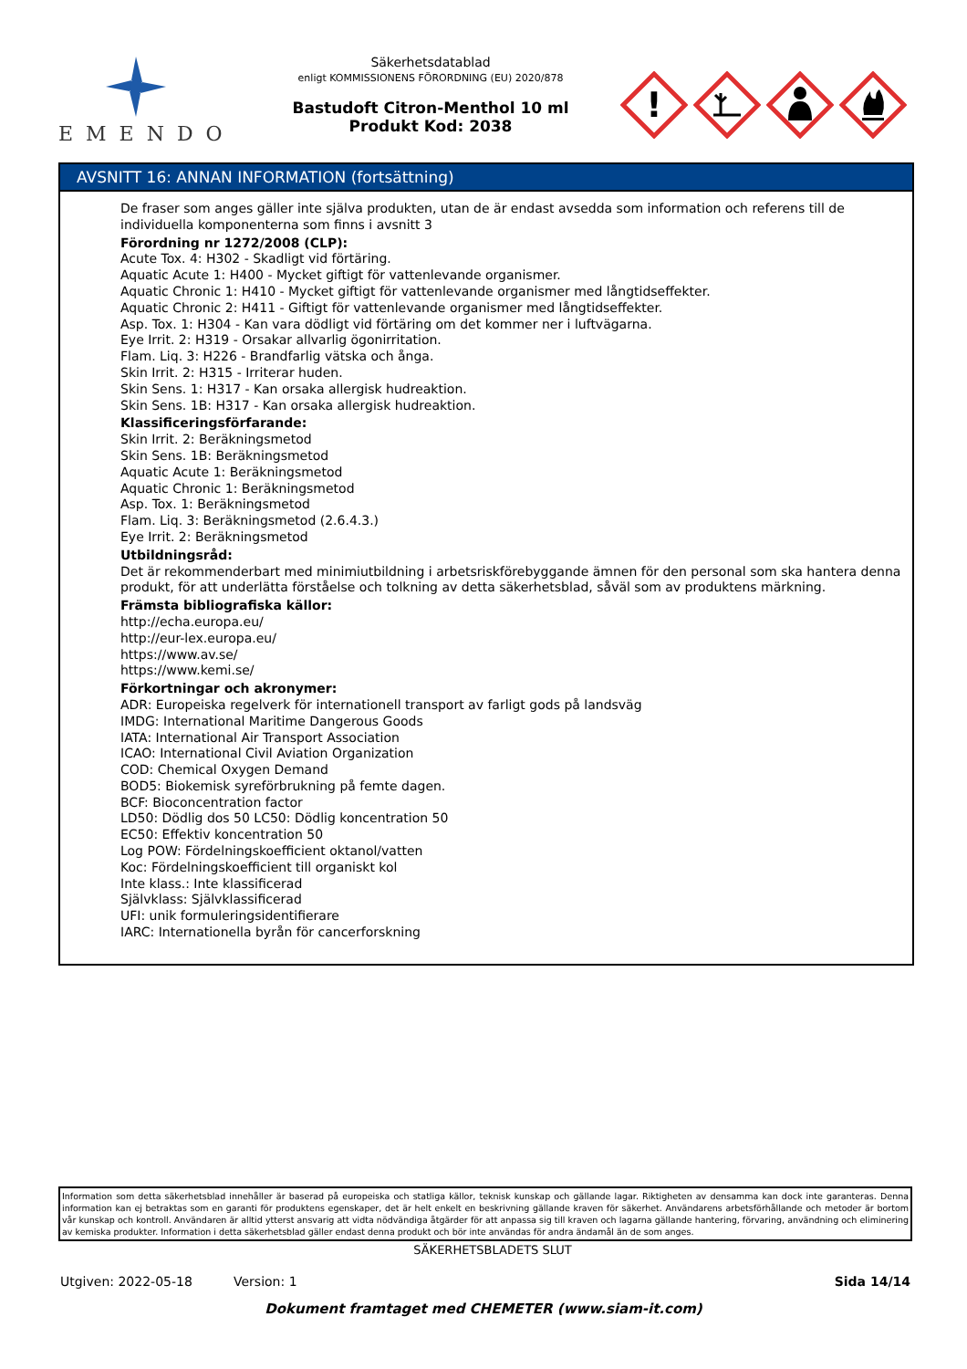EMENDO
Säkerhetsdatablad
enligt KOMMISSIONENS FÖRORDNING (EU) 2020/878
Bastudoft Citron-Menthol 10 ml
Produkt Kod: 2038
!
AVSNITT 16: ANNAN INFORMATION (fortsättning)
De fraser som anges gäller inte själva produkten, utan de är endast avsedda som information och referens till de individuella komponenterna som finns i avsnitt 3
Förordning nr 1272/2008 (CLP):
Acute Tox. 4: H302 - Skadligt vid förtäring.
Aquatic Acute 1: H400 - Mycket giftigt för vattenlevande organismer.
Aquatic Chronic 1: H410 - Mycket giftigt för vattenlevande organismer med långtidseffekter.
Aquatic Chronic 2: H411 - Giftigt för vattenlevande organismer med långtidseffekter.
Asp. Tox. 1: H304 - Kan vara dödligt vid förtäring om det kommer ner i luftvägarna.
Eye Irrit. 2: H319 - Orsakar allvarlig ögonirritation.
Flam. Liq. 3: H226 - Brandfarlig vätska och ånga.
Skin Irrit. 2: H315 - Irriterar huden.
Skin Sens. 1: H317 - Kan orsaka allergisk hudreaktion.
Skin Sens. 1B: H317 - Kan orsaka allergisk hudreaktion.
Klassificeringsförfarande:
Skin Irrit. 2: Beräkningsmetod
Skin Sens. 1B: Beräkningsmetod
Aquatic Acute 1: Beräkningsmetod
Aquatic Chronic 1: Beräkningsmetod
Asp. Tox. 1: Beräkningsmetod
Flam. Liq. 3: Beräkningsmetod (2.6.4.3.)
Eye Irrit. 2: Beräkningsmetod
Utbildningsråd:
Det är rekommenderbart med minimiutbildning i arbetsriskförebyggande ämnen för den personal som ska hantera denna produkt, för att underlätta förståelse och tolkning av detta säkerhetsblad, såväl som av produktens märkning.
Främsta bibliografiska källor:
http://echa.europa.eu/
http://eur-lex.europa.eu/
https://www.av.se/
https://www.kemi.se/
Förkortningar och akronymer:
ADR: Europeiska regelverk för internationell transport av farligt gods på landsväg
IMDG: International Maritime Dangerous Goods
IATA: International Air Transport Association
ICAO: International Civil Aviation Organization
COD: Chemical Oxygen Demand
BOD5: Biokemisk syreförbrukning på femte dagen.
BCF: Bioconcentration factor
LD50: Dödlig dos 50 LC50: Dödlig koncentration 50
EC50: Effektiv koncentration 50
Log POW: Fördelningskoefficient oktanol/vatten
Koc: Fördelningskoefficient till organiskt kol
Inte klass.: Inte klassificerad
Självklass: Självklassificerad
UFI: unik formuleringsidentifierare
IARC: Internationella byrån för cancerforskning
Information som detta säkerhetsblad innehåller är baserad på europeiska och statliga källor, teknisk kunskap och gällande lagar. Riktigheten av densamma kan dock inte garanteras. Denna information kan ej betraktas som en garanti för produktens egenskaper, det är helt enkelt en beskrivning gällande kraven för säkerhet. Användarens arbetsförhållande och metoder är bortom vår kunskap och kontroll. Användaren är alltid ytterst ansvarig att vidta nödvändiga åtgärder för att anpassa sig till kraven och lagarna gällande hantering, förvaring, användning och eliminering av kemiska produkter. Information i detta säkerhetsblad gäller endast denna produkt och bör inte användas för andra ändamål än de som anges.
SÄKERHETSBLADETS SLUT
Utgiven: 2022-05-18 Version: 1 Sida 14/14
Dokument framtaget med CHEMETER (www.siam-it.com)